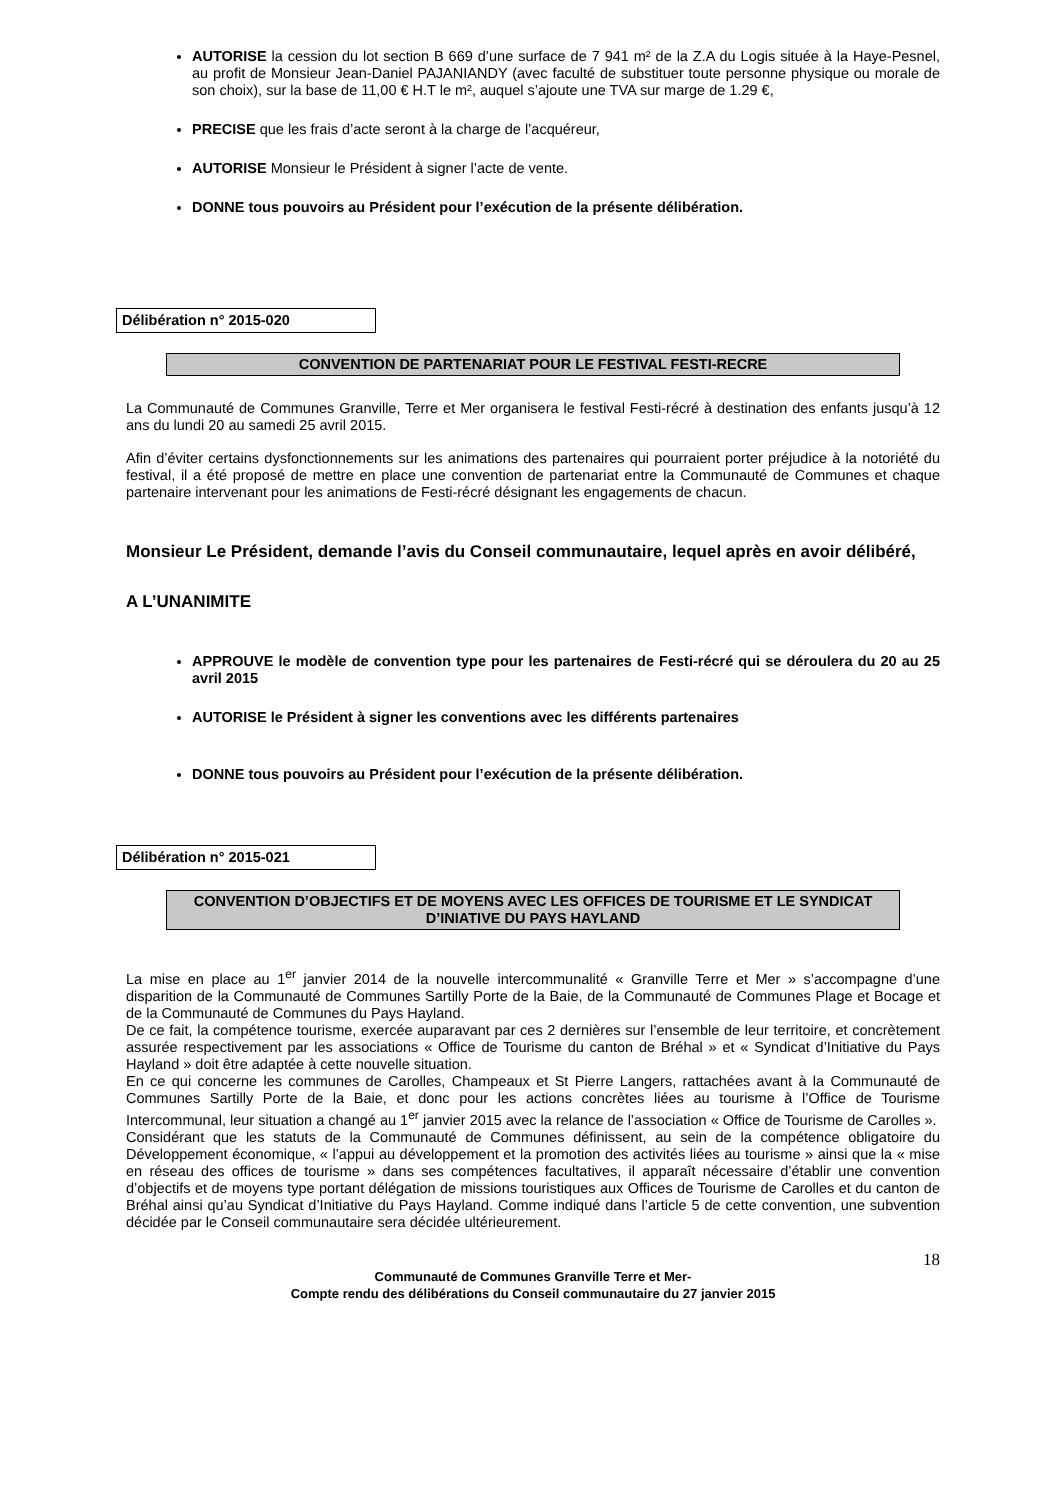AUTORISE la cession du lot section B 669 d’une surface de 7 941 m² de la Z.A du Logis située à la Haye-Pesnel, au profit de Monsieur Jean-Daniel PAJANIANDY (avec faculté de substituer toute personne physique ou morale de son choix), sur la base de 11,00 € H.T le m², auquel s’ajoute une TVA sur marge de 1.29 €,
PRECISE que les frais d’acte seront à la charge de l’acquéreur,
AUTORISE Monsieur le Président à signer l’acte de vente.
DONNE tous pouvoirs au Président pour l’exécution de la présente délibération.
Délibération n° 2015-020
CONVENTION DE PARTENARIAT POUR LE FESTIVAL FESTI-RECRE
La Communauté de Communes Granville, Terre et Mer organisera le festival Festi-récré à destination des enfants jusqu’à 12 ans du lundi 20 au samedi 25 avril 2015.
Afin d’éviter certains dysfonctionnements sur les animations des partenaires qui pourraient porter préjudice à la notoriété du festival, il a été proposé de mettre en place une convention de partenariat entre la Communauté de Communes et chaque partenaire intervenant pour les animations de Festi-récré désignant les engagements de chacun.
Monsieur Le Président, demande l’avis du Conseil communautaire, lequel après en avoir délibéré,
A L’UNANIMITE
APPROUVE le modèle de convention type pour les partenaires de Festi-récré qui se déroulera du 20 au 25 avril 2015
AUTORISE le Président à signer les conventions avec les différents partenaires
DONNE tous pouvoirs au Président pour l’exécution de la présente délibération.
Délibération n° 2015-021
CONVENTION D’OBJECTIFS ET DE MOYENS AVEC LES OFFICES DE TOURISME ET LE SYNDICAT D’INIATIVE DU PAYS HAYLAND
La mise en place au 1<sup>er</sup> janvier 2014 de la nouvelle intercommunalité « Granville Terre et Mer » s’accompagne d’une disparition de la Communauté de Communes Sartilly Porte de la Baie, de la Communauté de Communes Plage et Bocage et de la Communauté de Communes du Pays Hayland.
De ce fait, la compétence tourisme, exercée auparavant par ces 2 dernières sur l’ensemble de leur territoire, et concrètement assurée respectivement par les associations « Office de Tourisme du canton de Bréhal » et « Syndicat d’Initiative du Pays Hayland » doit être adaptée à cette nouvelle situation.
En ce qui concerne les communes de Carolles, Champeaux et St Pierre Langers, rattachées avant à la Communauté de Communes Sartilly Porte de la Baie, et donc pour les actions concrètes liées au tourisme à l’Office de Tourisme Intercommunal, leur situation a changé au 1<sup>er</sup> janvier 2015 avec la relance de l’association « Office de Tourisme de Carolles ».
Considérant que les statuts de la Communauté de Communes définissent, au sein de la compétence obligatoire du Développement économique, « l’appui au développement et la promotion des activités liées au tourisme » ainsi que la « mise en réseau des offices de tourisme » dans ses compétences facultatives, il apparaît nécessaire d’établir une convention d’objectifs et de moyens type portant délégation de missions touristiques aux Offices de Tourisme de Carolles et du canton de Bréhal ainsi qu’au Syndicat d’Initiative du Pays Hayland. Comme indiqué dans l’article 5 de cette convention, une subvention décidée par le Conseil communautaire sera décidée ultérieurement.
18
Communauté de Communes Granville Terre et Mer-
Compte rendu des délibérations du Conseil communautaire du 27 janvier 2015